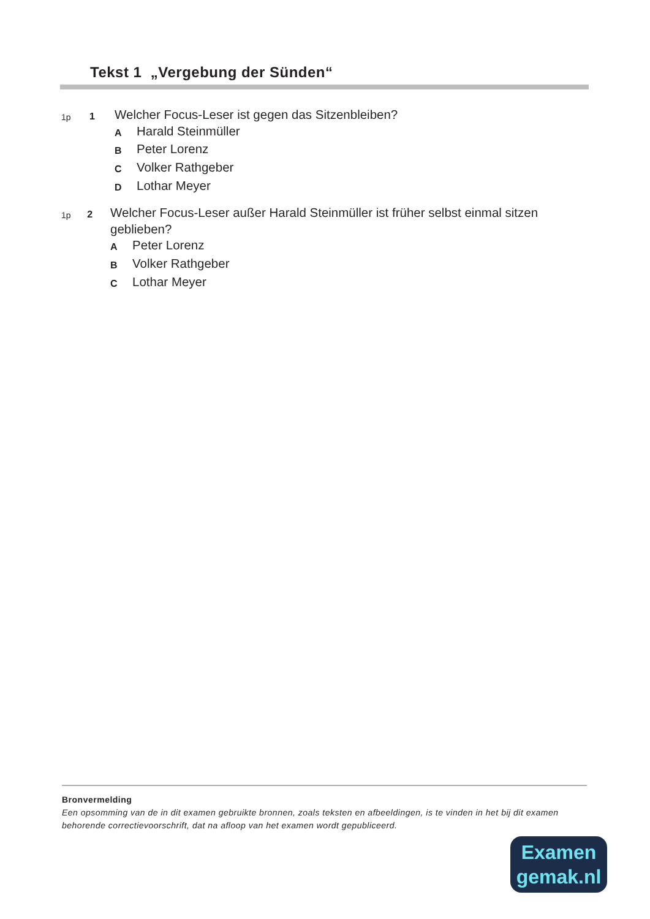Tekst 1 „Vergebung der Sünden“
1p 1
Welcher Focus-Leser ist gegen das Sitzenbleiben?
A Harald Steinmüller
B Peter Lorenz
C Volker Rathgeber
D Lothar Meyer
1p 2
Welcher Focus-Leser außer Harald Steinmüller ist früher selbst einmal sitzen geblieben?
A Peter Lorenz
B Volker Rathgeber
C Lothar Meyer
Bronvermelding
Een opsomming van de in dit examen gebruikte bronnen, zoals teksten en afbeeldingen, is te vinden in het bij dit examen behorende correctievoorschrift, dat na afloop van het examen wordt gepubliceerd.
Examen
gemak.nl